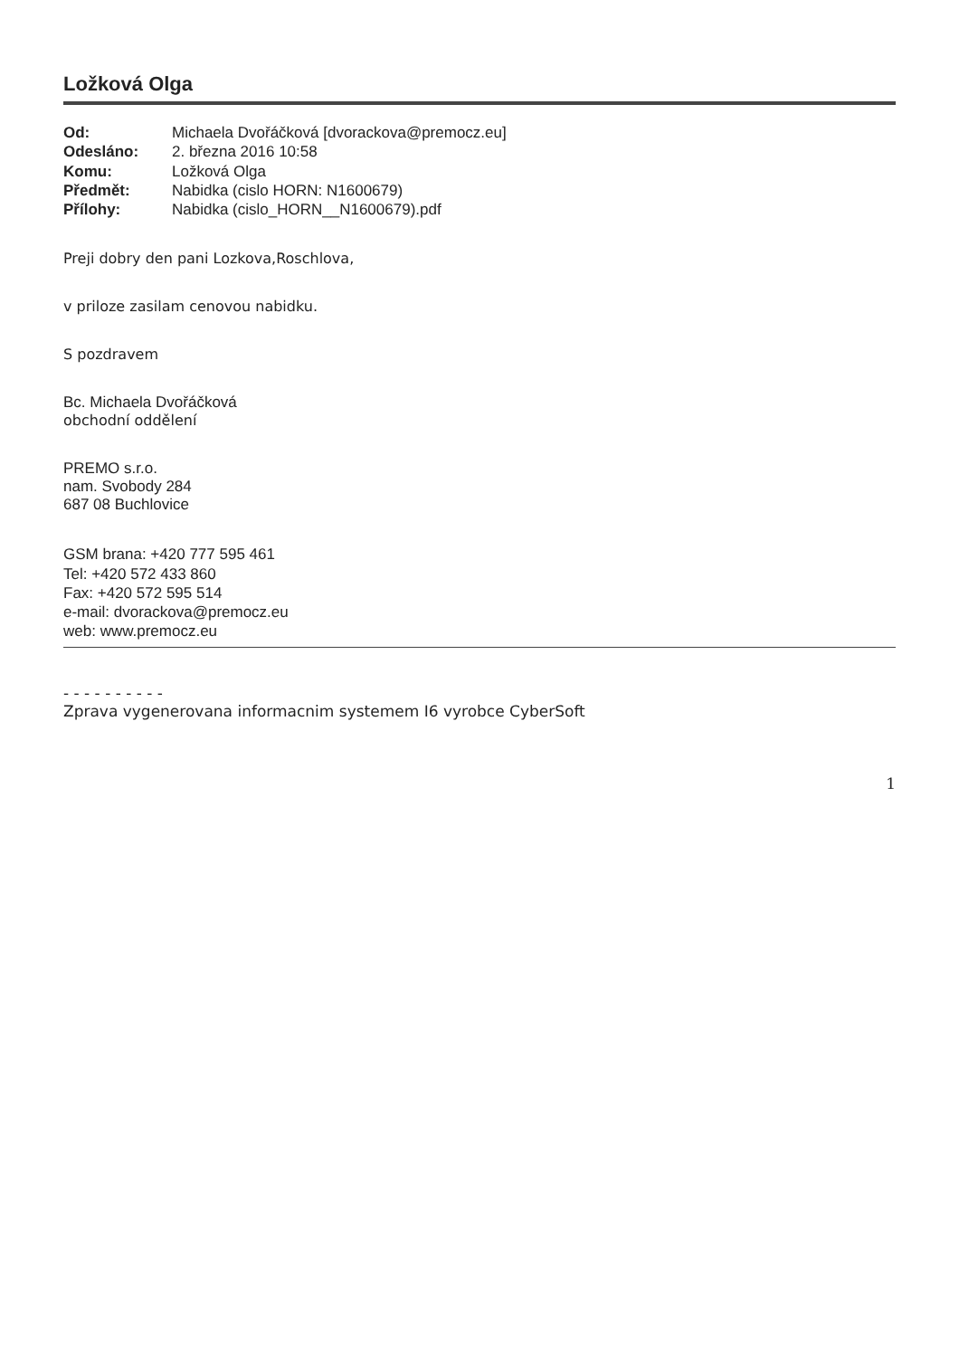Ložková Olga
Od: Michaela Dvořáčková [dvorackova@premocz.eu] Odesláno: 2. března 2016 10:58 Komu: Ložková Olga Předmět: Nabidka (cislo HORN: N1600679) Přílohy: Nabidka (cislo_HORN__N1600679).pdf
Preji dobry den pani Lozkova,Roschlova,
v priloze zasilam cenovou nabidku.
S pozdravem
Bc. Michaela Dvořáčková
obchodní oddělení
PREMO s.r.o.
nam. Svobody 284
687 08 Buchlovice
GSM brana: +420 777 595 461
Tel: +420 572 433 860
Fax: +420 572 595 514
e-mail: dvorackova@premocz.eu
web: www.premocz.eu
- - - - - - - - - -
Zprava vygenerovana informacnim systemem I6 vyrobce CyberSoft
1